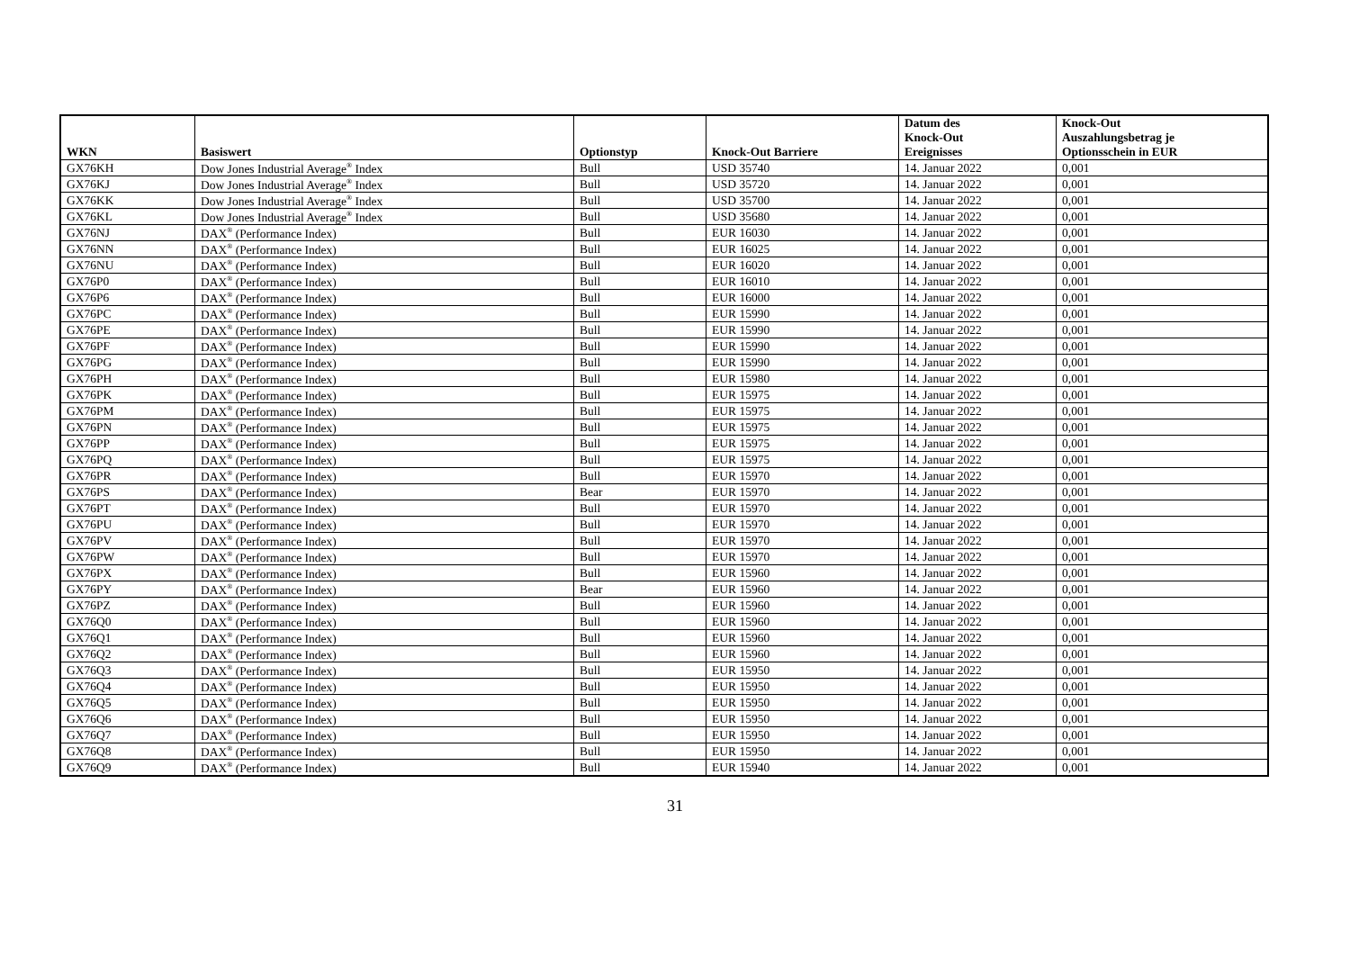| WKN | Basiswert | Optionstyp | Knock-Out Barriere | Datum des Knock-Out Ereignisses | Knock-Out Auszahlungsbetrag je Optionsschein in EUR |
| --- | --- | --- | --- | --- | --- |
| GX76KH | Dow Jones Industrial Average<sup>®</sup> Index | Bull | USD 35740 | 14. Januar 2022 | 0,001 |
| GX76KJ | Dow Jones Industrial Average<sup>®</sup> Index | Bull | USD 35720 | 14. Januar 2022 | 0,001 |
| GX76KK | Dow Jones Industrial Average<sup>®</sup> Index | Bull | USD 35700 | 14. Januar 2022 | 0,001 |
| GX76KL | Dow Jones Industrial Average<sup>®</sup> Index | Bull | USD 35680 | 14. Januar 2022 | 0,001 |
| GX76NJ | DAX<sup>®</sup> (Performance Index) | Bull | EUR 16030 | 14. Januar 2022 | 0,001 |
| GX76NN | DAX<sup>®</sup> (Performance Index) | Bull | EUR 16025 | 14. Januar 2022 | 0,001 |
| GX76NU | DAX<sup>®</sup> (Performance Index) | Bull | EUR 16020 | 14. Januar 2022 | 0,001 |
| GX76P0 | DAX<sup>®</sup> (Performance Index) | Bull | EUR 16010 | 14. Januar 2022 | 0,001 |
| GX76P6 | DAX<sup>®</sup> (Performance Index) | Bull | EUR 16000 | 14. Januar 2022 | 0,001 |
| GX76PC | DAX<sup>®</sup> (Performance Index) | Bull | EUR 15990 | 14. Januar 2022 | 0,001 |
| GX76PE | DAX<sup>®</sup> (Performance Index) | Bull | EUR 15990 | 14. Januar 2022 | 0,001 |
| GX76PF | DAX<sup>®</sup> (Performance Index) | Bull | EUR 15990 | 14. Januar 2022 | 0,001 |
| GX76PG | DAX<sup>®</sup> (Performance Index) | Bull | EUR 15990 | 14. Januar 2022 | 0,001 |
| GX76PH | DAX<sup>®</sup> (Performance Index) | Bull | EUR 15980 | 14. Januar 2022 | 0,001 |
| GX76PK | DAX<sup>®</sup> (Performance Index) | Bull | EUR 15975 | 14. Januar 2022 | 0,001 |
| GX76PM | DAX<sup>®</sup> (Performance Index) | Bull | EUR 15975 | 14. Januar 2022 | 0,001 |
| GX76PN | DAX<sup>®</sup> (Performance Index) | Bull | EUR 15975 | 14. Januar 2022 | 0,001 |
| GX76PP | DAX<sup>®</sup> (Performance Index) | Bull | EUR 15975 | 14. Januar 2022 | 0,001 |
| GX76PQ | DAX<sup>®</sup> (Performance Index) | Bull | EUR 15975 | 14. Januar 2022 | 0,001 |
| GX76PR | DAX<sup>®</sup> (Performance Index) | Bull | EUR 15970 | 14. Januar 2022 | 0,001 |
| GX76PS | DAX<sup>®</sup> (Performance Index) | Bear | EUR 15970 | 14. Januar 2022 | 0,001 |
| GX76PT | DAX<sup>®</sup> (Performance Index) | Bull | EUR 15970 | 14. Januar 2022 | 0,001 |
| GX76PU | DAX<sup>®</sup> (Performance Index) | Bull | EUR 15970 | 14. Januar 2022 | 0,001 |
| GX76PV | DAX<sup>®</sup> (Performance Index) | Bull | EUR 15970 | 14. Januar 2022 | 0,001 |
| GX76PW | DAX<sup>®</sup> (Performance Index) | Bull | EUR 15970 | 14. Januar 2022 | 0,001 |
| GX76PX | DAX<sup>®</sup> (Performance Index) | Bull | EUR 15960 | 14. Januar 2022 | 0,001 |
| GX76PY | DAX<sup>®</sup> (Performance Index) | Bear | EUR 15960 | 14. Januar 2022 | 0,001 |
| GX76PZ | DAX<sup>®</sup> (Performance Index) | Bull | EUR 15960 | 14. Januar 2022 | 0,001 |
| GX76Q0 | DAX<sup>®</sup> (Performance Index) | Bull | EUR 15960 | 14. Januar 2022 | 0,001 |
| GX76Q1 | DAX<sup>®</sup> (Performance Index) | Bull | EUR 15960 | 14. Januar 2022 | 0,001 |
| GX76Q2 | DAX<sup>®</sup> (Performance Index) | Bull | EUR 15960 | 14. Januar 2022 | 0,001 |
| GX76Q3 | DAX<sup>®</sup> (Performance Index) | Bull | EUR 15950 | 14. Januar 2022 | 0,001 |
| GX76Q4 | DAX<sup>®</sup> (Performance Index) | Bull | EUR 15950 | 14. Januar 2022 | 0,001 |
| GX76Q5 | DAX<sup>®</sup> (Performance Index) | Bull | EUR 15950 | 14. Januar 2022 | 0,001 |
| GX76Q6 | DAX<sup>®</sup> (Performance Index) | Bull | EUR 15950 | 14. Januar 2022 | 0,001 |
| GX76Q7 | DAX<sup>®</sup> (Performance Index) | Bull | EUR 15950 | 14. Januar 2022 | 0,001 |
| GX76Q8 | DAX<sup>®</sup> (Performance Index) | Bull | EUR 15950 | 14. Januar 2022 | 0,001 |
| GX76Q9 | DAX<sup>®</sup> (Performance Index) | Bull | EUR 15940 | 14. Januar 2022 | 0,001 |
31